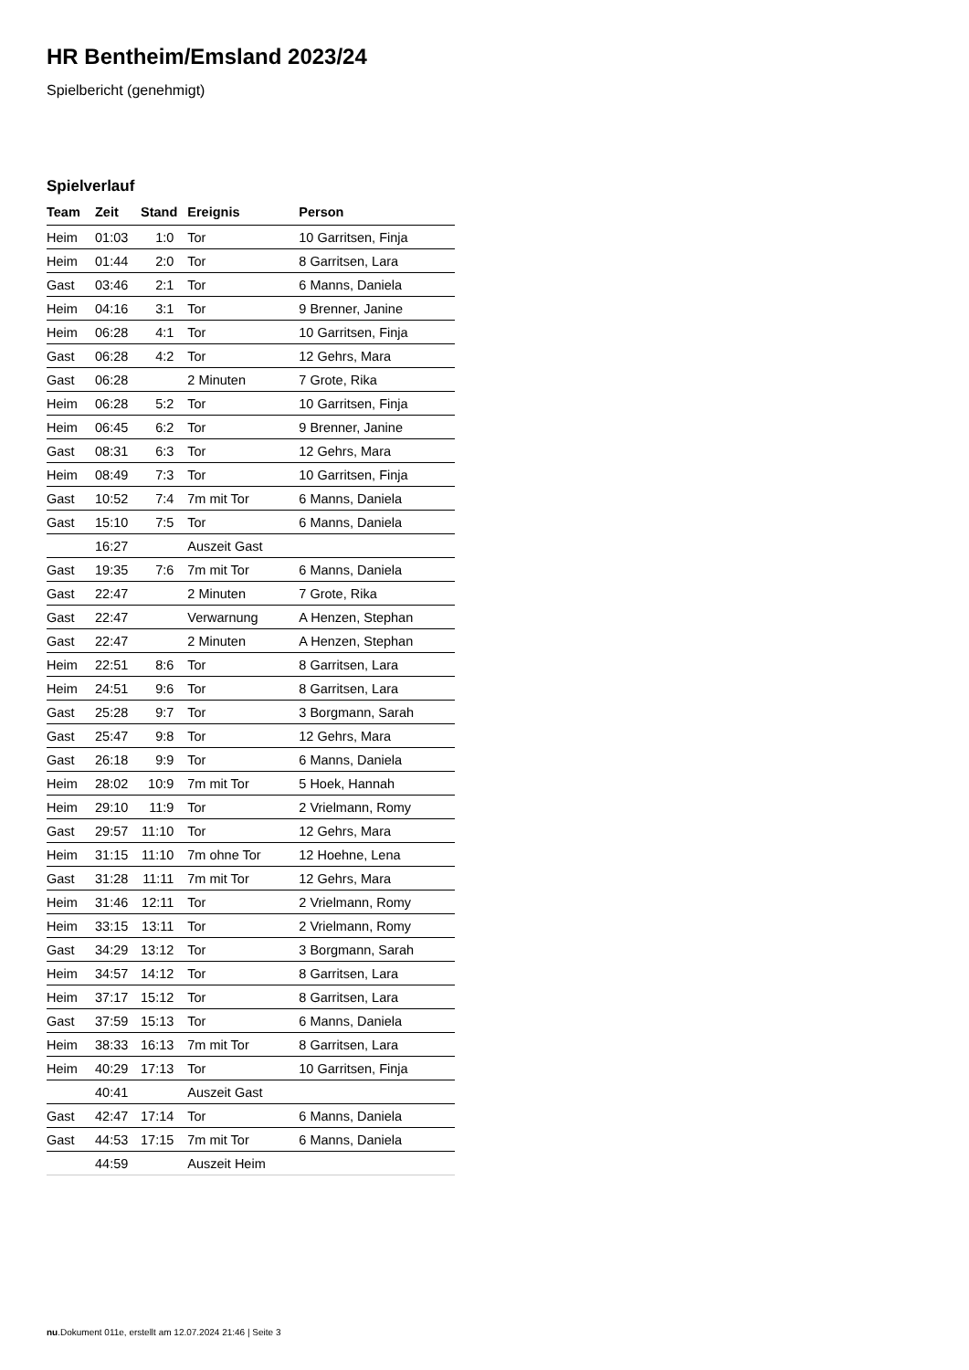HR Bentheim/Emsland 2023/24
Spielbericht (genehmigt)
Spielverlauf
| Team | Zeit | Stand | Ereignis | Person |
| --- | --- | --- | --- | --- |
| Heim | 01:03 | 1:0 | Tor | 10 Garritsen, Finja |
| Heim | 01:44 | 2:0 | Tor | 8 Garritsen, Lara |
| Gast | 03:46 | 2:1 | Tor | 6 Manns, Daniela |
| Heim | 04:16 | 3:1 | Tor | 9 Brenner, Janine |
| Heim | 06:28 | 4:1 | Tor | 10 Garritsen, Finja |
| Gast | 06:28 | 4:2 | Tor | 12 Gehrs, Mara |
| Gast | 06:28 | | 2 Minuten | 7 Grote, Rika |
| Heim | 06:28 | 5:2 | Tor | 10 Garritsen, Finja |
| Heim | 06:45 | 6:2 | Tor | 9 Brenner, Janine |
| Gast | 08:31 | 6:3 | Tor | 12 Gehrs, Mara |
| Heim | 08:49 | 7:3 | Tor | 10 Garritsen, Finja |
| Gast | 10:52 | 7:4 | 7m mit Tor | 6 Manns, Daniela |
| Gast | 15:10 | 7:5 | Tor | 6 Manns, Daniela |
| | 16:27 | | Auszeit Gast | |
| Gast | 19:35 | 7:6 | 7m mit Tor | 6 Manns, Daniela |
| Gast | 22:47 | | 2 Minuten | 7 Grote, Rika |
| Gast | 22:47 | | Verwarnung | A Henzen, Stephan |
| Gast | 22:47 | | 2 Minuten | A Henzen, Stephan |
| Heim | 22:51 | 8:6 | Tor | 8 Garritsen, Lara |
| Heim | 24:51 | 9:6 | Tor | 8 Garritsen, Lara |
| Gast | 25:28 | 9:7 | Tor | 3 Borgmann, Sarah |
| Gast | 25:47 | 9:8 | Tor | 12 Gehrs, Mara |
| Gast | 26:18 | 9:9 | Tor | 6 Manns, Daniela |
| Heim | 28:02 | 10:9 | 7m mit Tor | 5 Hoek, Hannah |
| Heim | 29:10 | 11:9 | Tor | 2 Vrielmann, Romy |
| Gast | 29:57 | 11:10 | Tor | 12 Gehrs, Mara |
| Heim | 31:15 | 11:10 | 7m ohne Tor | 12 Hoehne, Lena |
| Gast | 31:28 | 11:11 | 7m mit Tor | 12 Gehrs, Mara |
| Heim | 31:46 | 12:11 | Tor | 2 Vrielmann, Romy |
| Heim | 33:15 | 13:11 | Tor | 2 Vrielmann, Romy |
| Gast | 34:29 | 13:12 | Tor | 3 Borgmann, Sarah |
| Heim | 34:57 | 14:12 | Tor | 8 Garritsen, Lara |
| Heim | 37:17 | 15:12 | Tor | 8 Garritsen, Lara |
| Gast | 37:59 | 15:13 | Tor | 6 Manns, Daniela |
| Heim | 38:33 | 16:13 | 7m mit Tor | 8 Garritsen, Lara |
| Heim | 40:29 | 17:13 | Tor | 10 Garritsen, Finja |
| | 40:41 | | Auszeit Gast | |
| Gast | 42:47 | 17:14 | Tor | 6 Manns, Daniela |
| Gast | 44:53 | 17:15 | 7m mit Tor | 6 Manns, Daniela |
| | 44:59 | | Auszeit Heim | |
nu.Dokument 011e, erstellt am 12.07.2024 21:46 | Seite 3